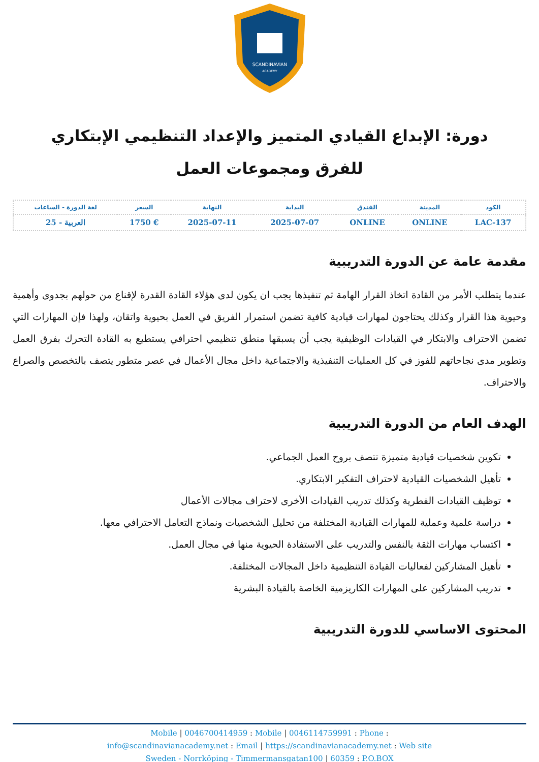SCANDINAVIAN
ACADEMY
دورة: الإبداع القيادي المتميز والإعداد التنظيمي الإبتكاري للفرق ومجموعات العمل
| الكود | المدينة | الفندق | البداية | النهاية | السعر | لغة الدورة - الساعات |
| --- | --- | --- | --- | --- | --- | --- |
| LAC-137 | ONLINE | ONLINE | 2025-07-07 | 2025-07-11 | € 1750 | العربية - 25 |
مقدمة عامة عن الدورة التدريبية
عندما يتطلب الأمر من القادة اتخاذ القرار الهامة ثم تنفيذها يجب ان يكون لدى هؤلاء القادة القدرة لإقناع من حولهم بجدوى وأهمية وحيوية هذا القرار وكذلك يحتاجون لمهارات قيادية كافية تضمن استمرار الفريق في العمل بحيوية واتقان، ولهذا فإن المهارات التي تضمن الاحتراف والابتكار في القيادات الوظيفية يجب أن يسبقها منطق تنظيمي احترافي يستطيع به القادة التحرك بفرق العمل وتطوير مدى نجاحاتهم للفوز في كل العمليات التنفيذية والاجتماعية داخل مجال الأعمال في عصر متطور يتصف بالتخصص والصراع والاحتراف.
الهدف العام من الدورة التدريبية
تكوين شخصيات قيادية متميزة تتصف بروح العمل الجماعي.
تأهيل الشخصيات القيادية لاحتراف التفكير الابتكاري.
توظيف القيادات الفطرية وكذلك تدريب القيادات الأخرى لاحتراف مجالات الأعمال
دراسة علمية وعملية للمهارات القيادية المختلفة من تحليل الشخصيات ونماذج التعامل الاحترافي معها.
اكتساب مهارات الثقة بالنفس والتدريب على الاستفادة الحيوية منها في مجال العمل.
تأهيل المشاركين لفعاليات القيادة التنظيمية داخل المجالات المختلفة.
تدريب المشاركين على المهارات الكاريزمية الخاصة بالقيادة البشرية
المحتوى الاساسي للدورة التدريبية
Mobile | 0046700414959 : Mobile | 0046114759991 : Phone :
info@scandinavianacademy.net : Email | https://scandinavianacademy.net : Web site
Sweden - Norrköping - Timmermansgatan100 | 60359 : P.O.BOX